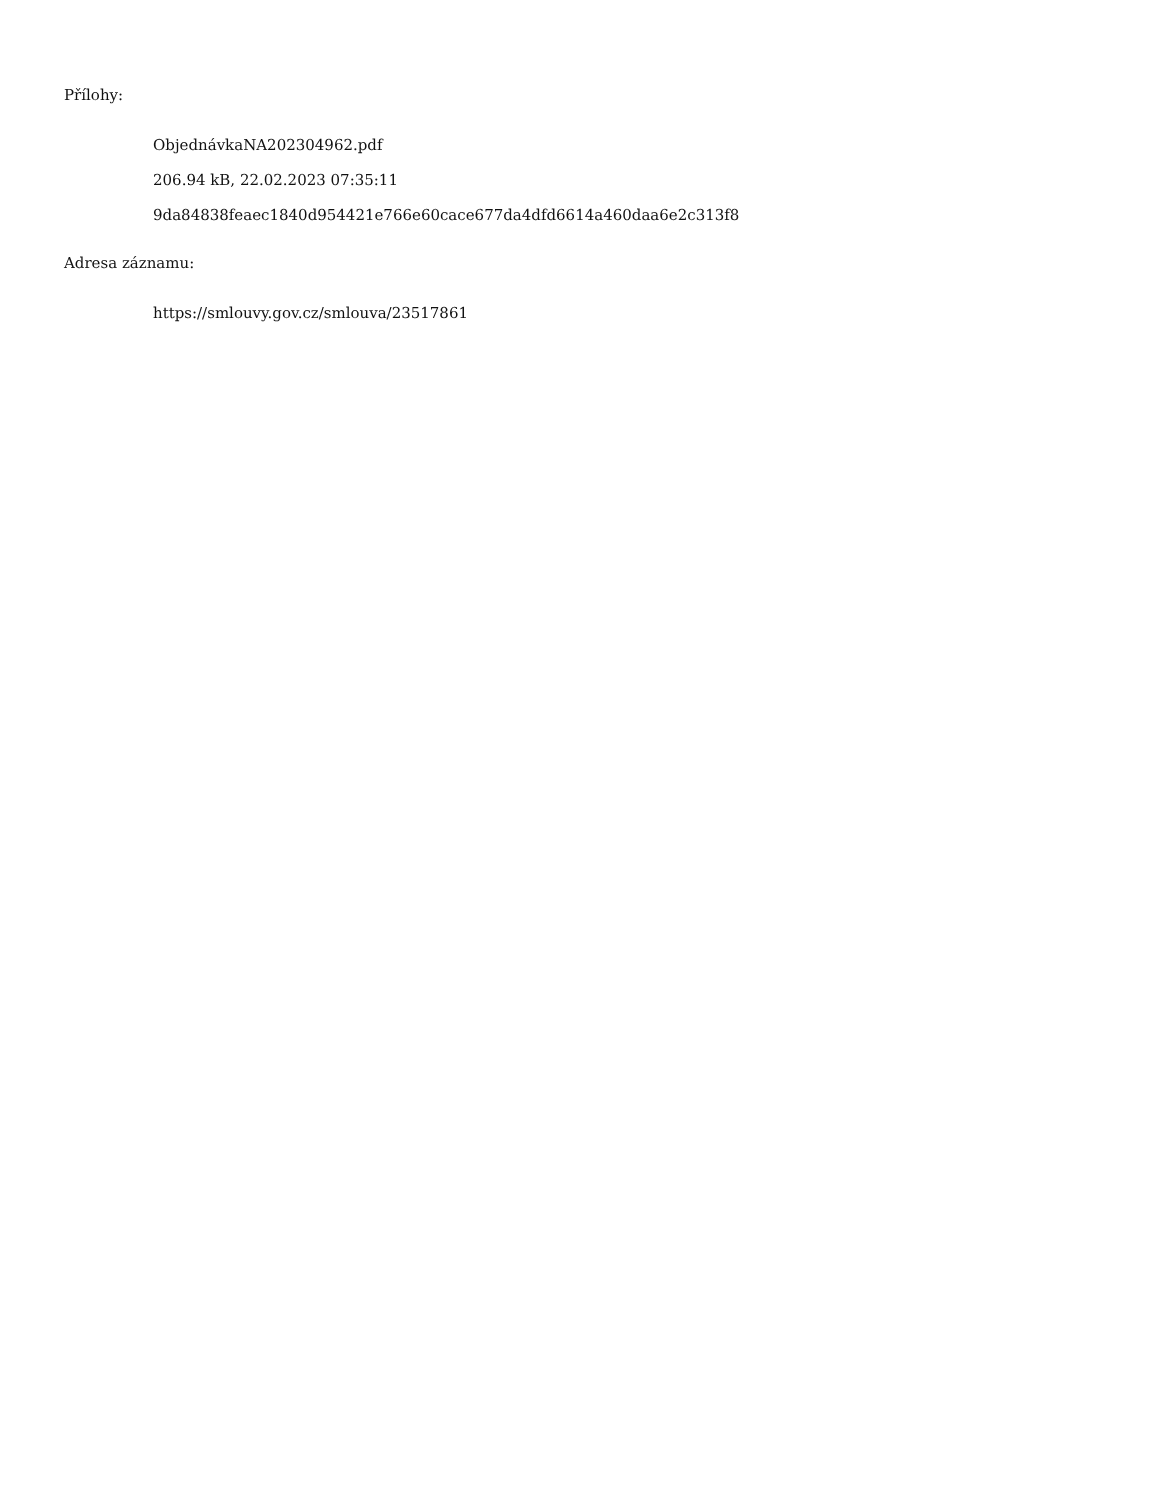Přílohy:
ObjednávkaNA202304962.pdf
206.94 kB, 22.02.2023 07:35:11
9da84838feaec1840d954421e766e60cace677da4dfd6614a460daa6e2c313f8
Adresa záznamu:
https://smlouvy.gov.cz/smlouva/23517861